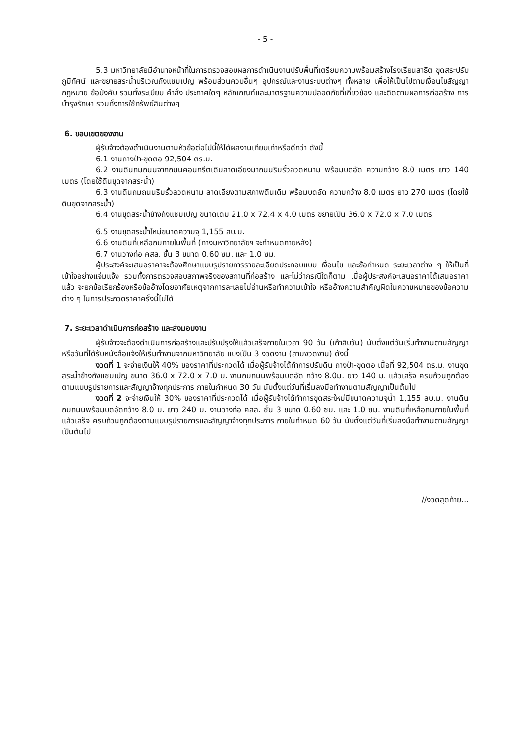- 5 -
5.3 มหาวิทยาลัยมีอำนาจหน้าที่ในการตรวจสอบผลการดำเนินงานปรับพื้นที่เตรียมความพร้อมสร้างโรงเรียนสาธิต ขุดสระปรับภูมิทัศน์ และขยายสระน้ำบริเวณถังแชมเปญ พร้อมส่วนควบอื่นๆ อุปกรณ์และงานระบบต่างๆ ทั้งหลาย เพื่อให้เป็นไปตามเงื่อนไขสัญญา กฎหมาย ข้อบังคับ รวมทั้งระเบียบ คำสั่ง ประกาศใดๆ หลักเกณฑ์และมาตรฐานความปลอดภัยที่เกี่ยวข้อง และติดตามผลการก่อสร้าง การบำรุงรักษา รวมทั้งการใช้ทรัพย์สินต่างๆ
6. ขอบเขตของงาน
ผู้รับจ้างต้องดำเนินงานตามหัวข้อต่อไปนี้ให้ได้ผลงานเทียบเท่าหรือดีกว่า ดังนี้
6.1 งานถางป่า-ขุดตอ 92,504 ตร.ม.
6.2 งานดินถมถนนจากถนนคอนกรีตเดิมลาดเอียงมาถนนริมรั้วลวดหนาม พร้อมบดอัด ความกว้าง 8.0 เมตร ยาว 140 เมตร (โดยใช้ดินขุดจากสระน้ำ)
6.3 งานดินถมถนนริมรั้วลวดหนาม ลาดเอียงตามสภาพดินเดิม พร้อมบดอัด ความกว้าง 8.0 เมตร ยาว 270 เมตร (โดยใช้ดินขุดจากสระน้ำ)
6.4 งานขุดสระน้ำข้างถังแชมเปญ ขนาดเดิม 21.0 x 72.4 x 4.0 เมตร ขยายเป็น 36.0 x 72.0 x 7.0 เมตร
6.5 งานขุดสระน้ำใหม่ขนาดความจุ 1,155 ลบ.ม.
6.6 งานดินที่เหลือถมภายในพื้นที่ (ทางมหาวิทยาลัยฯ จะกำหนดภายหลัง)
6.7 งานวางท่อ คสล. ชั้น 3 ขนาด 0.60 ซม. และ 1.0 ซม.
ผู้ประสงค์จะเสนอราคาจะต้องศึกษาแบบรูปรายการรายละเอียดประกอบแบบ เงื่อนไข และข้อกำหนด ระยะเวลาต่าง ๆ ให้เป็นที่เข้าใจอย่างแจ่มแจ้ง รวมทั้งการตรวจสอบสภาพจริงของสถานที่ก่อสร้าง และไม่ว่ากรณีใดก็ตาม เมื่อผู้ประสงค์จะเสนอราคาได้เสนอราคาแล้ว จะยกข้อเรียกร้องหรือข้ออ้างโดยอาศัยเหตุจากการละเลยไม่อ่านหรือทำความเข้าใจ หรืออ้างความสำคัญผิดในความหมายของข้อความต่าง ๆ ในการประกวดราคาครั้งนี้ไม่ได้
7. ระยะเวลาดำเนินการก่อสร้าง และส่งมอบงาน
ผู้รับจ้างจะต้องดำเนินการก่อสร้างและปรับปรุงให้แล้วเสร็จภายในเวลา 90 วัน (เก้าสิบวัน) นับตั้งแต่วันเริ่มทำงานตามสัญญา หรือวันที่ได้รับหนังสือแจ้งให้เริ่มทำงานจากมหาวิทยาลัย แบ่งเป็น 3 งวดงาน (สามงวดงาน) ดังนี้
งวดที่ 1 จะจ่ายเงินให้ 40% ของราคาที่ประกวดได้ เมื่อผู้รับจ้างได้ทำการปรับดิน ถางป่า-ขุดตอ เนื้อที่ 92,504 ตร.ม. งานขุดสระน้ำข้างถังแชมเปญ ขนาด 36.0 x 72.0 x 7.0 ม. งานถมถนนพร้อมบดอัด กว้าง 8.0ม. ยาว 140 ม. แล้วเสร็จ ครบถ้วนถูกต้องตามแบบรูปรายการและสัญญาจ้างทุกประการ ภายในกำหนด 30 วัน นับตั้งแต่วันที่เริ่มลงมือทำงานตามสัญญาเป็นต้นไป
งวดที่ 2 จะจ่ายเงินให้ 30% ของราคาที่ประกวดได้ เมื่อผู้รับจ้างได้ทำการขุดสระใหม่มีขนาดความจุน้ำ 1,155 ลบ.ม. งานดินถมถนนพร้อมบดอัดกว้าง 8.0 ม. ยาว 240 ม. งานวางท่อ คสล. ชั้น 3 ขนาด 0.60 ซม. และ 1.0 ซม. งานดินที่เหลือถมภายในพื้นที่ แล้วเสร็จ ครบถ้วนถูกต้องตามแบบรูปรายการและสัญญาจ้างทุกประการ ภายในกำหนด 60 วัน นับตั้งแต่วันที่เริ่มลงมือทำงานตามสัญญาเป็นต้นไป
//งวดสุดท้าย...